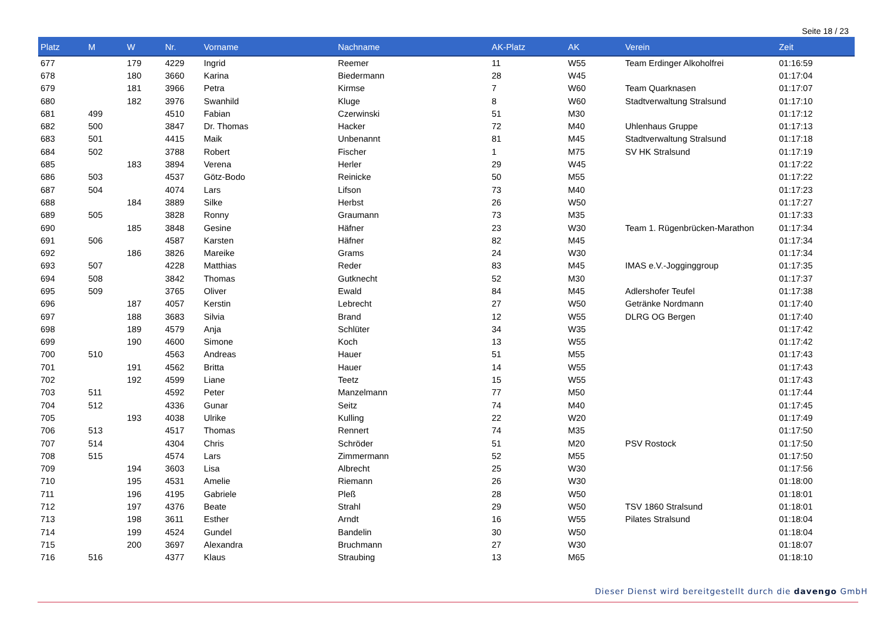Seite 18 / 23
| Platz | M | W | Nr. | Vorname | Nachname | AK-Platz | AK | Verein | Zeit |
| --- | --- | --- | --- | --- | --- | --- | --- | --- | --- |
| 677 | | 179 | 4229 | Ingrid | Reemer | 11 | W55 | Team Erdinger Alkoholfrei | 01:16:59 |
| 678 | | 180 | 3660 | Karina | Biedermann | 28 | W45 | | 01:17:04 |
| 679 | | 181 | 3966 | Petra | Kirmse | 7 | W60 | Team Quarknasen | 01:17:07 |
| 680 | | 182 | 3976 | Swanhild | Kluge | 8 | W60 | Stadtverwaltung Stralsund | 01:17:10 |
| 681 | 499 | | 4510 | Fabian | Czerwinski | 51 | M30 | | 01:17:12 |
| 682 | 500 | | 3847 | Dr. Thomas | Hacker | 72 | M40 | Uhlenhaus Gruppe | 01:17:13 |
| 683 | 501 | | 4415 | Maik | Unbenannt | 81 | M45 | Stadtverwaltung Stralsund | 01:17:18 |
| 684 | 502 | | 3788 | Robert | Fischer | 1 | M75 | SV HK Stralsund | 01:17:19 |
| 685 | | 183 | 3894 | Verena | Herler | 29 | W45 | | 01:17:22 |
| 686 | 503 | | 4537 | Götz-Bodo | Reinicke | 50 | M55 | | 01:17:22 |
| 687 | 504 | | 4074 | Lars | Lifson | 73 | M40 | | 01:17:23 |
| 688 | | 184 | 3889 | Silke | Herbst | 26 | W50 | | 01:17:27 |
| 689 | 505 | | 3828 | Ronny | Graumann | 73 | M35 | | 01:17:33 |
| 690 | | 185 | 3848 | Gesine | Häfner | 23 | W30 | Team 1. Rügenbrücken-Marathon | 01:17:34 |
| 691 | 506 | | 4587 | Karsten | Häfner | 82 | M45 | | 01:17:34 |
| 692 | | 186 | 3826 | Mareike | Grams | 24 | W30 | | 01:17:34 |
| 693 | 507 | | 4228 | Matthias | Reder | 83 | M45 | IMAS e.V.-Jogginggroup | 01:17:35 |
| 694 | 508 | | 3842 | Thomas | Gutknecht | 52 | M30 | | 01:17:37 |
| 695 | 509 | | 3765 | Oliver | Ewald | 84 | M45 | Adlershofer Teufel | 01:17:38 |
| 696 | | 187 | 4057 | Kerstin | Lebrecht | 27 | W50 | Getränke Nordmann | 01:17:40 |
| 697 | | 188 | 3683 | Silvia | Brand | 12 | W55 | DLRG OG Bergen | 01:17:40 |
| 698 | | 189 | 4579 | Anja | Schlüter | 34 | W35 | | 01:17:42 |
| 699 | | 190 | 4600 | Simone | Koch | 13 | W55 | | 01:17:42 |
| 700 | 510 | | 4563 | Andreas | Hauer | 51 | M55 | | 01:17:43 |
| 701 | | 191 | 4562 | Britta | Hauer | 14 | W55 | | 01:17:43 |
| 702 | | 192 | 4599 | Liane | Teetz | 15 | W55 | | 01:17:43 |
| 703 | 511 | | 4592 | Peter | Manzelmann | 77 | M50 | | 01:17:44 |
| 704 | 512 | | 4336 | Gunar | Seitz | 74 | M40 | | 01:17:45 |
| 705 | | 193 | 4038 | Ulrike | Kulling | 22 | W20 | | 01:17:49 |
| 706 | 513 | | 4517 | Thomas | Rennert | 74 | M35 | | 01:17:50 |
| 707 | 514 | | 4304 | Chris | Schröder | 51 | M20 | PSV Rostock | 01:17:50 |
| 708 | 515 | | 4574 | Lars | Zimmermann | 52 | M55 | | 01:17:50 |
| 709 | | 194 | 3603 | Lisa | Albrecht | 25 | W30 | | 01:17:56 |
| 710 | | 195 | 4531 | Amelie | Riemann | 26 | W30 | | 01:18:00 |
| 711 | | 196 | 4195 | Gabriele | Pleß | 28 | W50 | | 01:18:01 |
| 712 | | 197 | 4376 | Beate | Strahl | 29 | W50 | TSV 1860 Stralsund | 01:18:01 |
| 713 | | 198 | 3611 | Esther | Arndt | 16 | W55 | Pilates Stralsund | 01:18:04 |
| 714 | | 199 | 4524 | Gundel | Bandelin | 30 | W50 | | 01:18:04 |
| 715 | | 200 | 3697 | Alexandra | Bruchmann | 27 | W30 | | 01:18:07 |
| 716 | 516 | | 4377 | Klaus | Straubing | 13 | M65 | | 01:18:10 |
Dieser Dienst wird bereitgestellt durch die davengo GmbH